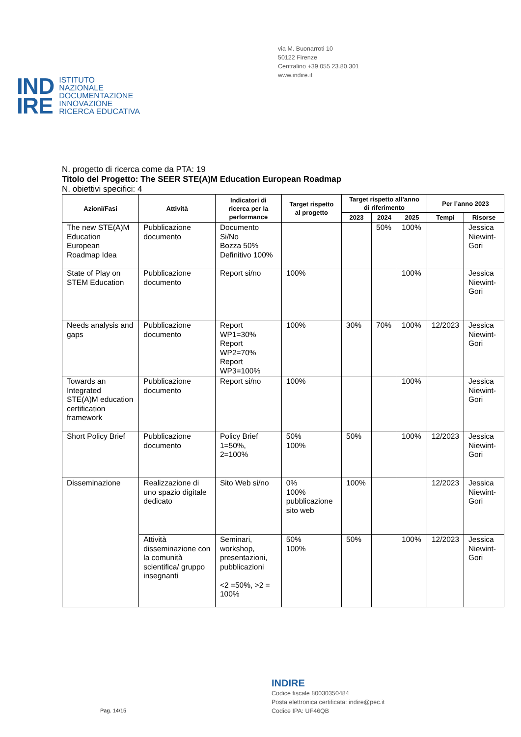via M. Buonarroti 10
50122 Firenze
Centralino +39 055 23.80.301
www.indire.it
IND
IRE
ISTITUTO
NAZIONALE
DOCUMENTAZIONE
INNOVAZIONE
RICERCA EDUCATIVA
N. progetto di ricerca come da PTA: 19
Titolo del Progetto: The SEER STE(A)M Education European Roadmap
N. obiettivi specifici: 4
| Azioni/Fasi | Attività | Indicatori di ricerca per la performance | Target rispetto al progetto | Target rispetto all’anno di riferimento | | | Per l’anno 2023 | |
| --- | --- | --- | --- | --- | --- | --- | --- | --- |
| | | | | 2023 | 2024 | 2025 | Tempi | Risorse |
| The new STE(A)M Education European Roadmap Idea | Pubblicazione documento | Documento Si/No Bozza 50% Definitivo 100% | | | 50% | 100% | | Jessica Niewint-Gori |
| State of Play on STEM Education | Pubblicazione documento | Report si/no | 100% | | | 100% | | Jessica Niewint-Gori |
| Needs analysis and gaps | Pubblicazione documento | Report WP1=30% Report WP2=70% Report WP3=100% | 100% | 30% | 70% | 100% | 12/2023 | Jessica Niewint-Gori |
| Towards an Integrated STE(A)M education certification framework | Pubblicazione documento | Report si/no | 100% | | | 100% | | Jessica Niewint-Gori |
| Short Policy Brief | Pubblicazione documento | Policy Brief 1=50%, 2=100% | 50% 100% | 50% | | 100% | 12/2023 | Jessica Niewint-Gori |
| Disseminazione | Realizzazione di uno spazio digitale dedicato | Sito Web si/no | 0% 100% pubblicazione sito web | 100% | | | 12/2023 | Jessica Niewint-Gori |
| | Attività disseminazione con la comunità scientifica/ gruppo insegnanti | Seminari, workshop, presentazioni, pubblicazioni <2 =50%, >2 = 100% | 50% 100% | 50% | | 100% | 12/2023 | Jessica Niewint-Gori |
Pag. 14/15
INDIRE
Codice fiscale 80030350484
Posta elettronica certificata: indire@pec.it
Codice IPA: UF46QB